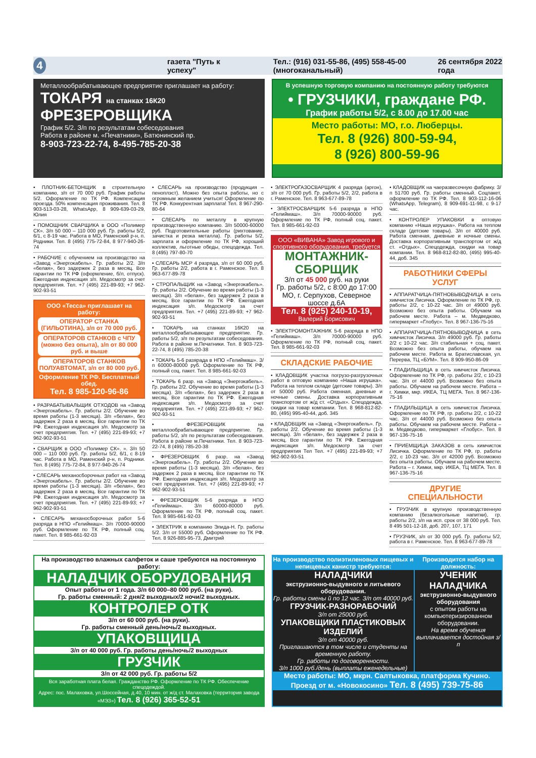4 газета "Путь к успеху" Тел.: (916) 031-55-86, (495) 558-45-00 (многоканальный) 26 сентября 2022 года
Металлообрабатывающее предприятие приглашает на работу:
ТОКАРЯ на станках 16К20
ФРЕЗЕРОВЩИКА
График 5/2. З/п по результатам собеседования
Работа в районе м. «Печатники», Батюнинский пр.
8-903-723-22-74, 8-495-785-20-38
В успешную торговую компанию на постоянную работу требуются
• ГРУЗЧИКИ, граждане РФ.
График работы 5/2, с 8.00 до 17.00 час
Место работы: МО, г.о. Люберцы.
Тел. 8 (926) 800-59-94,
8 (926) 800-59-96
• ПЛОТНИК-БЕТОНЩИК в строительную компанию, з/п от 70 000 руб. График работы 5/2. Оформление по ТК РФ. Компенсация проезда. 50% компенсация проживания. Тел. 8 903-513-03-28, WhatsApp, 8 909-639-03-29, Юлия
• ПОМОЩНИК СВАРЩИКА в ООО «Полимер СК». З/п 50 000 – 110 000 руб. Гр. работы 5/2, 6/1, с 8-19 час. Работа в МО, Раменский р-н, п. Родники. Тел. 8 (495) 775-72-84, 8 977-940-26-74
• РАБОЧИЕ с обучением на производство на «Завод «Энергокабель». Гр. работы 2/2. З/п «белая», без задержек 2 раза в месяц. Все гарантии по ТК РФ (оформление, б/л, отпуск). Ежегодная индексация з/п. Медосмотр за счет предприятия. Тел. +7 (495) 221-89-93; +7 962-902-93-51
ООО «Тесса» приглашает на работу:
ОПЕРАТОР СТАНКА (ГИЛЬОТИНА), з/п от 70 000 руб.
ОПЕРАТОРОВ СТАНКОВ с ЧПУ (можно без опыта), з/п от 80 000 руб. и выше
ОПЕРАТОРОВ СТАНКОВ ПОЛУАВТОМАТ, з/п от 80 000 руб.
Оформление ТК РФ. Бесплатный обед.
Тел. 8 985-120-96-86
• РАЗРАБАТЫВАЛЬЩИК ОТХОДОВ на «Завод «Энергокабель». Гр. работы 2/2. Обучение во время работы (1-3 месяца). З/п «белая», без задержек 2 раза в месяц. Все гарантии по ТК РФ. Ежегодная индексация з/п. Медосмотр за счет предприятия. Тел. +7 (495) 221-89-93; +7 962-902-93-51
• СВАРЩИК в ООО «Полимер СК». ». З/п 50 000 – 110 000 руб. Гр. работы 5/2, 6/1, с 8-19 час. Работа в МО, Раменский р-н, п. Родники. Тел. 8 (495) 775-72-84, 8 977-940-26-74
• СЛЕСАРЬ механосборочных работ на «Завод «Энергокабель». Гр. работы 2/2. Обучение во время работы (1-3 месяца). З/п «белая», без задержек 2 раза в месяц. Все гарантии по ТК РФ. Ежегодная индексация з/п. Медосмотр за счет предприятия. Тел. +7 (495) 221-89-93; +7 962-902-93-51
• СЛЕСАРЬ механосборочных работ 5-6 разряда в НПО «Гелиймаш». З/п 70000-90000 руб. Оформление по ТК РФ, полный соц. пакет. Тел. 8 985-661-92-03
• СЛЕСАРЬ на производство (продукция – пеноплэст). Можно без опыта работы, но с огромным желанием учиться! Оформление по ТК РФ. Конкурентная зарплата! Тел. 8 967-290-80-64
• СЛЕСАРЬ по металлу в крупную производственную компанию. З/п 50000-60000 руб. Подготовительные работы (рихтование, зачистка и резка металла). Гр. работы 5/2, зарплата и оформление по ТК РФ, хороший коллектив, льготные обеды, спецодежда. Тел. 8 (495) 797-80-70
• СЛЕСАРЬ МСР 4 разряда, з/п от 60 000 руб. Гр. работы 2/2, работа в г. Раменское. Тел. 8 963-677-89-78
• СТРОПАЛЬЩИК на «Завод «Энергокабель». Гр. работы 2/2. Обучение во время работы (1-3 месяца). З/п «белая», без задержек 2 раза в месяц. Все гарантии по ТК РФ. Ежегодная индексация з/п. Медосмотр за счет предприятия. Тел. +7 (495) 221-89-93; +7 962-902-93-51
• ТОКАРЬ на станках 16К20 на металлообрабатывающее предприятие. Гр. работы 5/2, з/п по результатам собеседования. Работа в районе м.Печатники. Тел. 8 903-723-22-74, 8 (495) 785-20-38
• ТОКАРЬ 5-6 разярада в НПО «Гелиймаш». З/п 60000-80000 руб. Оформление по ТК РФ, полный соц. пакет. Тел. 8 985-661-92-03
• ТОКАРЬ 6 разр. на «Завод «Энергокабель». Гр. работы 2/2. Обучение во время работы (1-3 месяца). З/п «белая», без задержек 2 раза в месяц. Все гарантии по ТК РФ. Ежегодная индексация з/п. Медосмотр за счет предприятия. Тел. +7 (495) 221-89-93; +7 962-902-93-51
• ФРЕЗЕРОВЩИК на металлообрабатывающее предприятие. Гр. работы 5/2, з/п по результатам собеседования. Работа в районе м.Печатники. Тел. 8 903-723-22-74, 8 (495) 785-20-38
• ФРЕЗЕРОВЩИК 6 разр. на «Завод «Энергокабель». Гр. работы 2/2. Обучение во время работы (1-3 месяца). З/п «белая», без задержек 2 раза в месяц. Все гарантии по ТК РФ. Ежегодная индексация з/п. Медосмотр за счет предприятия. Тел. +7 (495) 221-89-93; +7 962-902-93-51
• ФРЕЗЕРОВЩИК 5-6 разряда в НПО «Гелиймаш». З/п 60000-80000 руб. Оформление по ТК РФ, полный соц. пакет. Тел. 8 985-661-92-03
• ЭЛЕКТРИК в компанию Элида-Н. Гр. работы 5/2. З/п от 55000 руб. Оформление по ТК РФ. Тел. 8 926-885-95-73, Дмитрий
• ЭЛЕКТРОГАЗОСВАРЩИК 4 разряда (аргон), з/п от 70 000 руб. Гр. работы 5/2, 2/2, работа в г. Раменское. Тел. 8 963-677-89-78
• ЭЛЕКТРОСВАРЩИК 5-6 разряда в НПО «Гелиймаш». З/п 70000-90000 руб. Оформление по ТК РФ, полный соц. пакет. Тел. 8 985-661-92-03
ООО «ВИВАНА» Завод игрового и спортивного оборудования, требуется
МОНТАЖНИК-СБОРЩИК
З/п от 45 000 руб. на руки
Гр. работы 5/2, с 8:00 до 17:00
МО, г. Серпухов, Северное шоссе д.6А
Тел. 8 (925) 240-10-19,
Валерий Борисович
• ЭЛЕКТРОМОНТАЖНИК 5-6 разряда в НПО «Гелиймаш». З/п 70000-90000 руб. Оформление по ТК РФ, полный соц. пакет. Тел. 8 985-661-92-03
СКЛАДСКИЕ РАБОЧИЕ
• КЛАДОВЩИК участка погрузо-разгрузочных работ в оптовую компанию «Наша игрушка». Работа на теплом складе (детские товары). З/п от 50000 руб. Работа сменная, дневные и ночные смены. Доставка корпоративным транспортом от ж/д ст. «Отдых». Спецодежда, скидки на товар компании. Тел. 8 968-812-82-80, (495) 995-40-44, доб. 345
• КЛАДОВЩИК на «Завод «Энергокабель». Гр. работы 2/2. Обучение во время работы (1-3 месяца). З/п «белая», без задержек 2 раза в месяц. Все гарантии по ТК РФ. Ежегодная индексация з/п. Медосмотр за счет предприятия Тел Тел. +7 (495) 221-89-93; +7 962-902-93-51
• КЛАДОВЩИК на чаеразвесочную фабрику. З/п 51700 руб. Гр. работы сменный. Соцпакет, оформление по ТК РФ. Тел. 8 903-112-16-06 (WhatsApp, Telegram), 8 909-691-11-98, с 9-17 час.
• КОНТРОЛЕР УПАКОВКИ в оптовую компанию «Наша игрушка». Работа на теплом складе (детские товары). З/п от 40000 руб. Работа сменная, дневные и ночные смены. Доставка корпоративным транспортом от ж/д ст. «Отдых». Спецодежда, скидки на товар компании. Тел. 8 968-812-82-80, (495) 995-40-44, доб. 345
РАБОТНИКИ СФЕРЫ УСЛУГ
• АППАРАТЧИЦА-ПЯТНОВЫВОДЧИЦА в сеть химчисток Лисичка. Оформление по ТК РФ, гр. работы 2/2, с 10-22 час. З/п от 49000 руб. Возможно без опыта работы. Обучаем на рабочем месте. Работа – м. Медведково, гипермаркет «Глобус». Тел. 8 967-136-75-16
• АППАРАТЧИЦА-ПЯТНОВЫВОДЧИЦА в сеть химчисток Лисичка. З/п 49000 руб. Гр. работы 2/2 с 10-22 час. З/п стабильная + соц. пакет. Возможно без опыта работы, обучаем на рабочем месте. Работа м. Братиславская, ул. Перерва, ТЦ «БУМ». Тел. 8 909-950-86-09
• ГЛАДИЛЬЩИЦА в сеть химчисток Лисичка. Оформление по ТК РФ, гр. работы 2/2, с 10-23 час. З/п от 44000 руб. Возможно без опыта работы. Обучаем на рабочем месте. Работа – г. Химки, мкр. ИКЕА, ТЦ МЕГА. Тел. 8 967-136-75-16
• ГЛАДИЛЬЩИЦА в сеть химчисток Лисичка. Оформление по ТК РФ, гр. работы 2/2, с 10-22 час. З/п от 44000 руб. Возможно без опыта работы. Обучаем на рабочем месте. Работа – м. Медведково, гипермаркет «Глобус». Тел. 8 967-136-75-16
• ПРИЕМЩИЦА ЗАКАЗОВ в сеть химчисток Лисичка. Оформление по ТК РФ, гр. работы 2/2, с 10-23 час. З/п от 42000 руб. Возможно без опыта работы. Обучаем на рабочем месте. Работа – г. Химки, мкр. ИКЕА, ТЦ МЕГА. Тел. 8 967-136-75-16
ДРУГИЕ СПЕЦИАЛЬНОСТИ
• ГРУЗЧИК в крупную производственную компанию (безалкогольные напитки), гр. работы 2/2, з/п на исп. срок от 38 000 руб. Тел. 8 495 501-12-18, доб. 207, 107, 171
• ГРУЗЧИК, з/п от 30 000 руб. Гр. работы 5/2, работа в г. Раменское. Тел. 8 963-677-89-78
На производство влажных салфеток и саше требуются на постоянную работу:
НАЛАДЧИК ОБОРУДОВАНИЯ
Опыт работы от 1 года. З/п 60 000–80 000 руб. (на руки).
Гр. работы сменный: 2 дня/2 выходных/2 ночи/2 выходных.
КОНТРОЛЕР ОТК
З/п от 60 000 руб. (на руки).
Гр. работы сменный день/ночь/2 выходных.
УПАКОВЩИЦА
З/п от 40 000 руб. Гр. работы день/ночь/2 выходных
ГРУЗЧИК
З/п от 42 000 руб. Гр. работы 5/2
Вся заработная плата белая. Гражданство РФ. Оформление по ТК РФ. Обеспечение спецодеждой.
Адрес: пос. Малаховка, ул.Шоссейная, д.40, 10 мин. от ж/д ст. Малаховка (территория завода «МЭЗ») Тел. 8 (926) 365-52-51
На производство полиэтиленовых пищевых и непищевых канистр требуются:
НАЛАДЧИКИ
экструзионно-выдувного и литьевого оборудования.
Гр. работы смены й по 12 час. З/п от 40000 руб.
ГРУЗЧИК-РАЗНОРАБОЧИЙ
З/п от 25000 руб.
УПАКОВЩИКИ ПЛАСТИКОВЫХ ИЗДЕЛИЙ
З/п от 40000 руб.
Приглашаются в том числе и студенты на временную работу.
Гр. работы по договоренности.
З/п 1000 руб./день (выплаты еженедельные)
Производится набор на должность:
УЧЕНИК НАЛАДЧИКА
экструзионно-выдувного оборудования
с опытом работы на компьютеризированном оборудовании.
На время обучения выплачивается достойная з/п
Место работы: МО, мкрн. Салтыковка, платформа Кучино.
Проезд от м. «Новокосино» Тел. 8 (495) 739-75-86